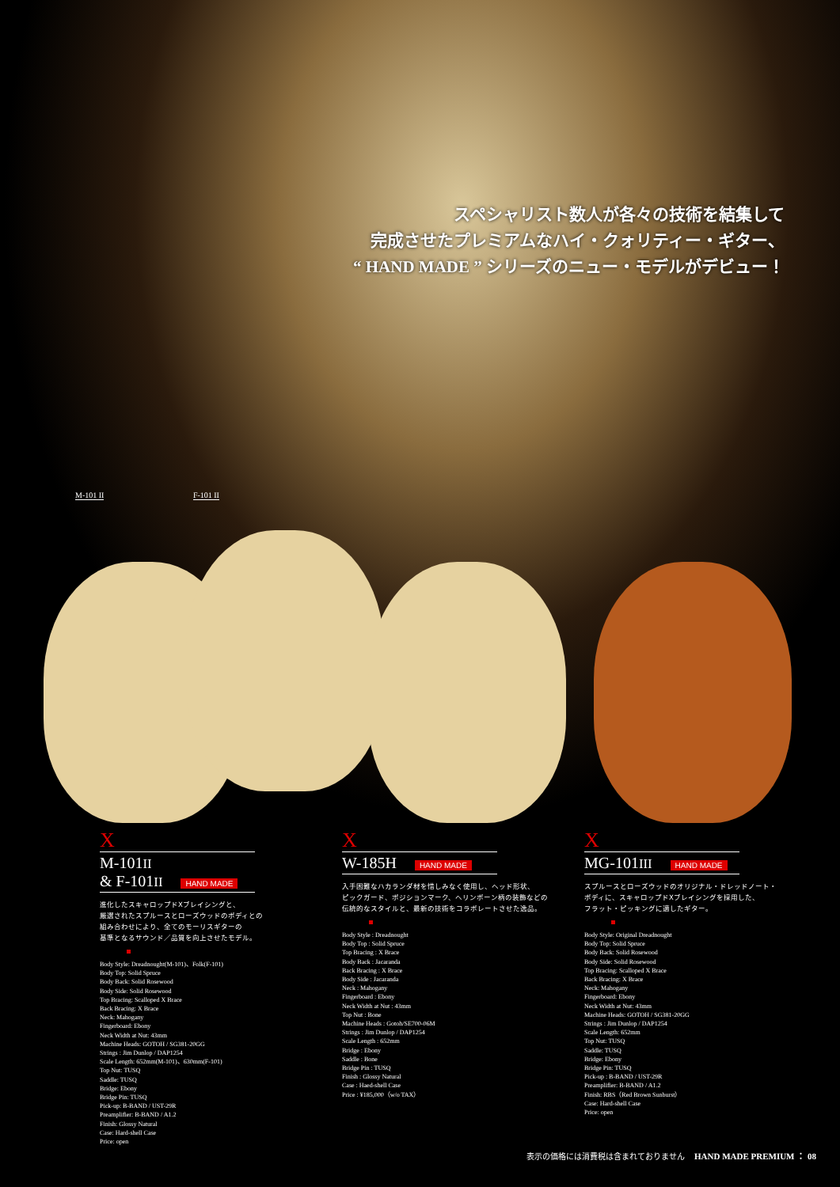スペシャリスト数人が各々の技術を結集して
完成させたプレミアムなハイ・クォリティー・ギター、
“ HAND MADE ” シリーズのニュー・モデルがデビュー！
M-101 II F-101 II
X
M-101II
& F-101II HAND MADE
進化したスキャロップドXブレイシングと、
厳選されたスプルースとローズウッドのボディとの
組み合わせにより、全てのモーリスギターの
基準となるサウンド／品質を向上させたモデル。
Body Style: Dreadnought(M-101)、Folk(F-101)
Body Top: Solid Spruce
Body Back: Solid Rosewood
Body Side: Solid Rosewood
Top Bracing: Scalloped X Brace
Back Bracing: X Brace
Neck: Mahogany
Fingerboard: Ebony
Neck Width at Nut: 43mm
Machine Heads: GOTOH / SG381-20GG
Strings : Jim Dunlop / DAP1254
Scale Length: 652mm(M-101)、630mm(F-101)
Top Nut: TUSQ
Saddle: TUSQ
Bridge: Ebony
Bridge Pin: TUSQ
Pick-up: B-BAND / UST-29R
Preamplifier: B-BAND / A1.2
Finish: Glossy Natural
Case: Hard-shell Case
Price: open
X
W-185H HAND MADE
入手困難なハカランダ材を惜しみなく使用し、ヘッド形状、
ピックガード、ポジションマーク、ヘリンボーン柄の装飾などの
伝統的なスタイルと、最新の技術をコラボレートさせた逸品。
Body Style : Dreadnought
Body Top : Solid Spruce
Top Bracing : X Brace
Body Back : Jacaranda
Back Bracing : X Brace
Body Side : Jacaranda
Neck : Mahogany
Fingerboard : Ebony
Neck Width at Nut : 43mm
Top Nut : Bone
Machine Heads : Gotoh/SE700-06M
Strings : Jim Dunlop / DAP1254
Scale Length : 652mm
Bridge : Ebony
Saddle : Bone
Bridge Pin : TUSQ
Finish : Glossy Natural
Case : Haed-shell Case
Price : ¥185,000（w/o TAX）
X
MG-101III HAND MADE
スプルースとローズウッドのオリジナル・ドレッドノート・
ボディに、スキャロップドXブレイシングを採用した、
フラット・ピッキングに適したギター。
Body Style: Original Dreadnought
Body Top: Solid Spruce
Body Back: Solid Rosewood
Body Side: Solid Rosewood
Top Bracing: Scalloped X Brace
Back Bracing: X Brace
Neck: Mahogany
Fingerboard: Ebony
Neck Width at Nut: 43mm
Machine Heads: GOTOH / SG381-20GG
Strings : Jim Dunlop / DAP1254
Scale Length: 652mm
Top Nut: TUSQ
Saddle: TUSQ
Bridge: Ebony
Bridge Pin: TUSQ
Pick-up : B-BAND / UST-29R
Preamplifier: B-BAND / A1.2
Finish: RBS（Red Brown Sunburst）
Case: Hard-shell Case
Price: open
表示の価格には消費税は含まれておりません HAND MADE PREMIUM ： 08